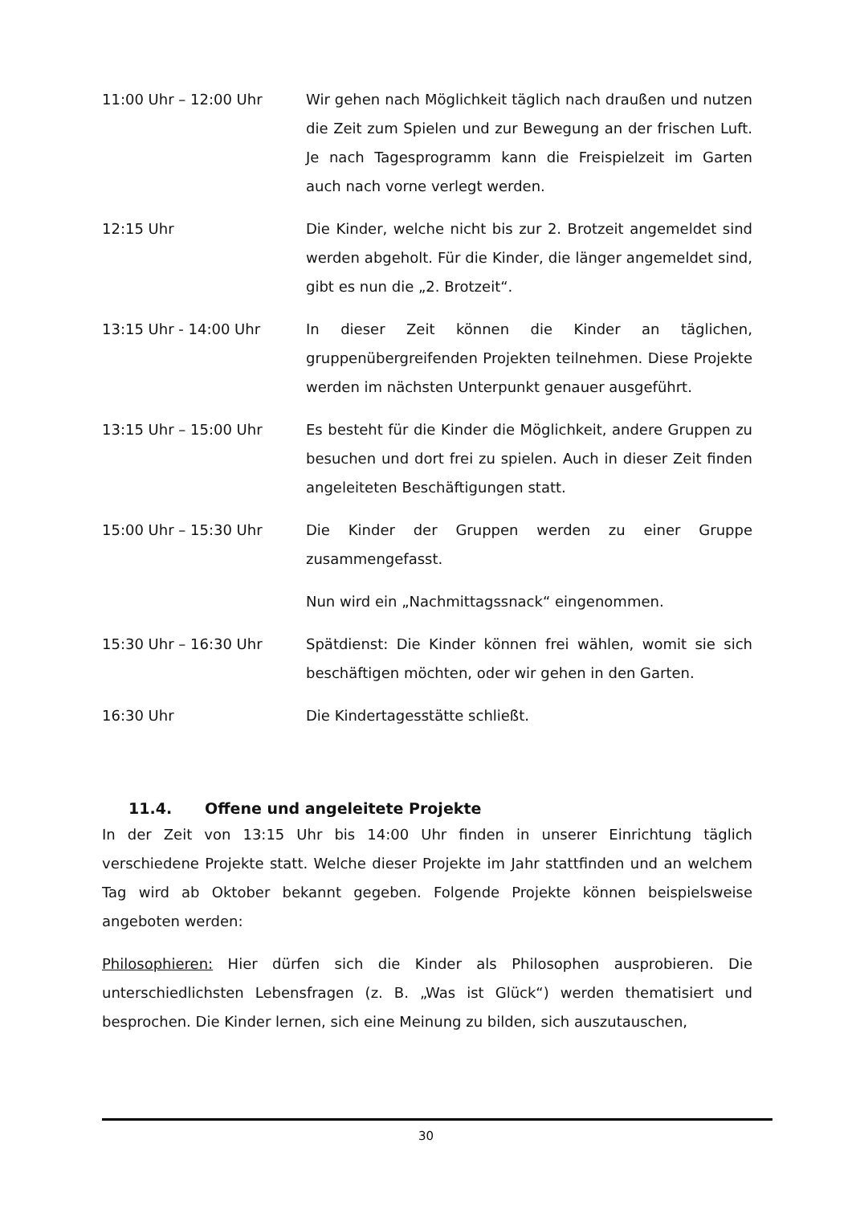11:00 Uhr – 12:00 Uhr Wir gehen nach Möglichkeit täglich nach draußen und nutzen die Zeit zum Spielen und zur Bewegung an der frischen Luft. Je nach Tagesprogramm kann die Freispielzeit im Garten auch nach vorne verlegt werden.
12:15 Uhr Die Kinder, welche nicht bis zur 2. Brotzeit angemeldet sind werden abgeholt. Für die Kinder, die länger angemeldet sind, gibt es nun die „2. Brotzeit“.
13:15 Uhr - 14:00 Uhr In dieser Zeit können die Kinder an täglichen, gruppenübergreifenden Projekten teilnehmen. Diese Projekte werden im nächsten Unterpunkt genauer ausgeführt.
13:15 Uhr – 15:00 Uhr Es besteht für die Kinder die Möglichkeit, andere Gruppen zu besuchen und dort frei zu spielen. Auch in dieser Zeit finden angeleiteten Beschäftigungen statt.
15:00 Uhr – 15:30 Uhr Die Kinder der Gruppen werden zu einer Gruppe zusammengefasst.
Nun wird ein „Nachmittagssnack“ eingenommen.
15:30 Uhr – 16:30 Uhr Spätdienst: Die Kinder können frei wählen, womit sie sich beschäftigen möchten, oder wir gehen in den Garten.
16:30 Uhr Die Kindertagesstätte schließt.
11.4. Offene und angeleitete Projekte
In der Zeit von 13:15 Uhr bis 14:00 Uhr finden in unserer Einrichtung täglich verschiedene Projekte statt. Welche dieser Projekte im Jahr stattfinden und an welchem Tag wird ab Oktober bekannt gegeben. Folgende Projekte können beispielsweise angeboten werden:
Philosophieren: Hier dürfen sich die Kinder als Philosophen ausprobieren. Die unterschiedlichsten Lebensfragen (z. B. „Was ist Glück“) werden thematisiert und besprochen. Die Kinder lernen, sich eine Meinung zu bilden, sich auszutauschen,
30